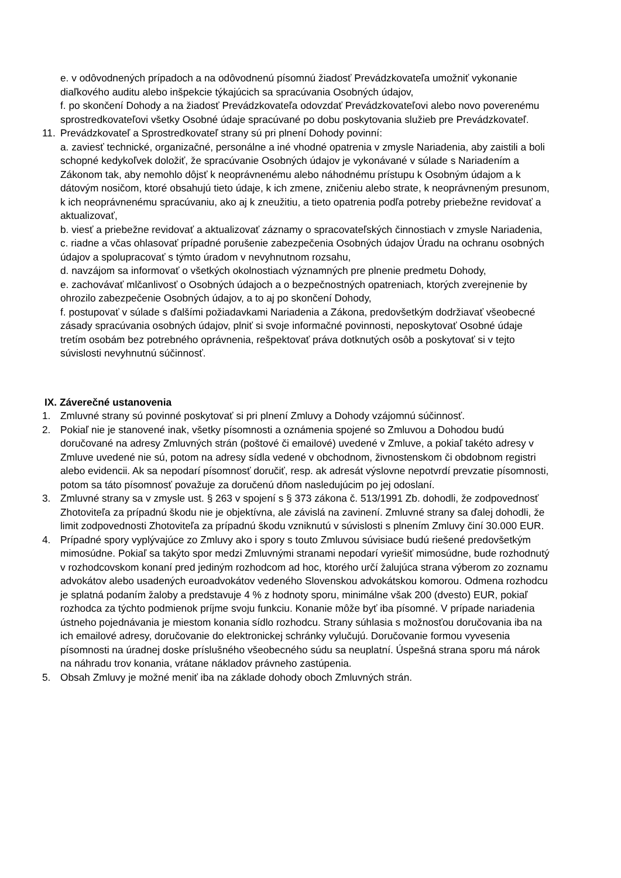e. v odôvodnených prípadoch a na odôvodnenú písomnú žiadosť Prevádzkovateľa umožniť vykonanie diaľkového auditu alebo inšpekcie týkajúcich sa spracúvania Osobných údajov,
f. po skončení Dohody a na žiadosť Prevádzkovateľa odovzdať Prevádzkovateľovi alebo novo poverenému sprostredkovateľovi všetky Osobné údaje spracúvané po dobu poskytovania služieb pre Prevádzkovateľ.
11.
Prevádzkovateľ a Sprostredkovateľ strany sú pri plnení Dohody povinní:
a. zaviesť technické, organizačné, personálne a iné vhodné opatrenia v zmysle Nariadenia, aby zaistili a boli schopné kedykoľvek doložiť, že spracúvanie Osobných údajov je vykonávané v súlade s Nariadením a Zákonom tak, aby nemohlo dôjsť k neoprávnenému alebo náhodnému prístupu k Osobným údajom a k dátovým nosičom, ktoré obsahujú tieto údaje, k ich zmene, zničeniu alebo strate, k neoprávneným presunom, k ich neoprávnenému spracúvaniu, ako aj k zneužitiu, a tieto opatrenia podľa potreby priebežne revidovať a aktualizovať,
b. viesť a priebežne revidovať a aktualizovať záznamy o spracovateľských činnostiach v zmysle Nariadenia,
c. riadne a včas ohlasovať prípadné porušenie zabezpečenia Osobných údajov Úradu na ochranu osobných údajov a spolupracovať s týmto úradom v nevyhnutnom rozsahu,
d. navzájom sa informovať o všetkých okolnostiach významných pre plnenie predmetu Dohody,
e. zachovávať mlčanlivosť o Osobných údajoch a o bezpečnostných opatreniach, ktorých zverejnenie by ohrozilo zabezpečenie Osobných údajov, a to aj po skončení Dohody,
f. postupovať v súlade s ďalšími požiadavkami Nariadenia a Zákona, predovšetkým dodržiavať všeobecné zásady spracúvania osobných údajov, plniť si svoje informačné povinnosti, neposkytovať Osobné údaje tretím osobám bez potrebného oprávnenia, rešpektovať práva dotknutých osôb a poskytovať si v tejto súvislosti nevyhnutnú súčinnosť.
IX. Záverečné ustanovenia
1. Zmluvné strany sú povinné poskytovať si pri plnení Zmluvy a Dohody vzájomnú súčinnosť.
2. Pokiaľ nie je stanovené inak, všetky písomnosti a oznámenia spojené so Zmluvou a Dohodou budú doručované na adresy Zmluvných strán (poštové či emailové) uvedené v Zmluve, a pokiaľ takéto adresy v Zmluve uvedené nie sú, potom na adresy sídla vedené v obchodnom, živnostenskom či obdobnom registri alebo evidencii. Ak sa nepodarí písomnosť doručiť, resp. ak adresát výslovne nepotvrdí prevzatie písomnosti, potom sa táto písomnosť považuje za doručenú dňom nasledujúcim po jej odoslaní.
3. Zmluvné strany sa v zmysle ust. § 263 v spojení s § 373 zákona č. 513/1991 Zb. dohodli, že zodpovednosť Zhotoviteľa za prípadnú škodu nie je objektívna, ale závislá na zavinení. Zmluvné strany sa ďalej dohodli, že limit zodpovednosti Zhotoviteľa za prípadnú škodu vzniknutú v súvislosti s plnením Zmluvy činí 30.000 EUR.
4. Prípadné spory vyplývajúce zo Zmluvy ako i spory s touto Zmluvou súvisiace budú riešené predovšetkým mimosúdne. Pokiaľ sa takýto spor medzi Zmluvnými stranami nepodarí vyriešiť mimosúdne, bude rozhodnutý v rozhodcovskom konaní pred jediným rozhodcom ad hoc, ktorého určí žalujúca strana výberom zo zoznamu advokátov alebo usadených euroadvokátov vedeného Slovenskou advokátskou komorou. Odmena rozhodcu je splatná podaním žaloby a predstavuje 4 % z hodnoty sporu, minimálne však 200 (dvesto) EUR, pokiaľ rozhodca za týchto podmienok príjme svoju funkciu. Konanie môže byť iba písomné. V prípade nariadenia ústneho pojednávania je miestom konania sídlo rozhodcu. Strany súhlasia s možnosťou doručovania iba na ich emailové adresy, doručovanie do elektronickej schránky vylučujú. Doručovanie formou vyvesenia písomnosti na úradnej doske príslušného všeobecného súdu sa neuplatní. Úspešná strana sporu má nárok na náhradu trov konania, vrátane nákladov právneho zastúpenia.
5. Obsah Zmluvy je možné meniť iba na základe dohody oboch Zmluvných strán.